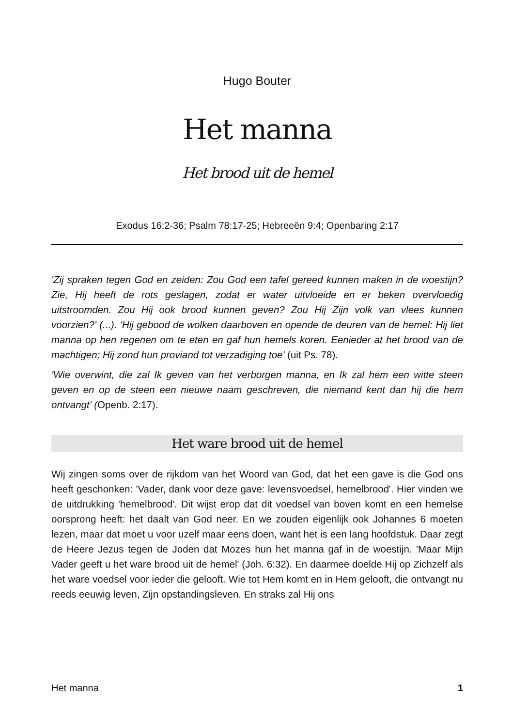Hugo Bouter
Het manna
Het brood uit de hemel
Exodus 16:2-36; Psalm 78:17-25; Hebreeën 9:4; Openbaring 2:17
'Zij spraken tegen God en zeiden: Zou God een tafel gereed kunnen maken in de woestijn? Zie, Hij heeft de rots geslagen, zodat er water uitvloeide en er beken overvloedig uitstroomden. Zou Hij ook brood kunnen geven? Zou Hij Zijn volk van vlees kunnen voorzien?' (...). 'Hij gebood de wolken daarboven en opende de deuren van de hemel: Hij liet manna op hen regenen om te eten en gaf hun hemels koren. Eenieder at het brood van de machtigen; Hij zond hun proviand tot verzadiging toe' (uit Ps. 78).
'Wie overwint, die zal Ik geven van het verborgen manna, en Ik zal hem een witte steen geven en op de steen een nieuwe naam geschreven, die niemand kent dan hij die hem ontvangt' (Openb. 2:17).
Het ware brood uit de hemel
Wij zingen soms over de rijkdom van het Woord van God, dat het een gave is die God ons heeft geschonken: 'Vader, dank voor deze gave: levensvoedsel, hemelbrood'. Hier vinden we de uitdrukking 'hemelbrood'. Dit wijst erop dat dit voedsel van boven komt en een hemelse oorsprong heeft: het daalt van God neer. En we zouden eigenlijk ook Johannes 6 moeten lezen, maar dat moet u voor uzelf maar eens doen, want het is een lang hoofdstuk. Daar zegt de Heere Jezus tegen de Joden dat Mozes hun het manna gaf in de woestijn. 'Maar Mijn Vader geeft u het ware brood uit de hemel' (Joh. 6:32). En daarmee doelde Hij op Zichzelf als het ware voedsel voor ieder die gelooft. Wie tot Hem komt en in Hem gelooft, die ontvangt nu reeds eeuwig leven, Zijn opstandingsleven. En straks zal Hij ons
Het manna 1